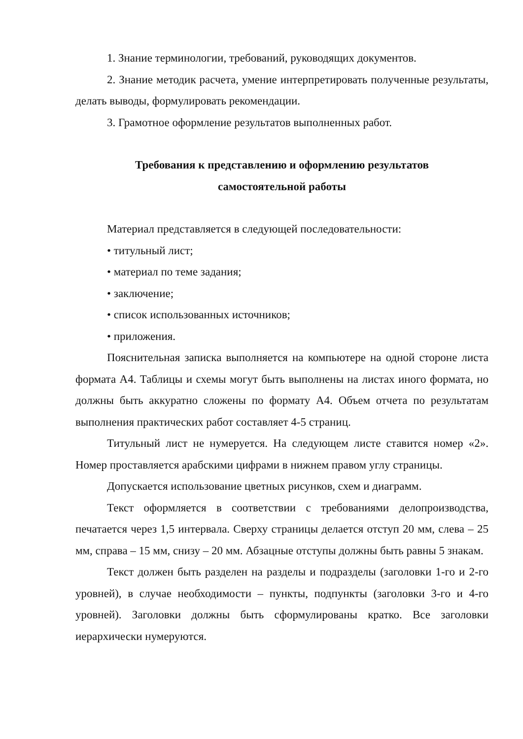1. Знание терминологии, требований, руководящих документов.
2. Знание методик расчета, умение интерпретировать полученные результаты, делать выводы, формулировать рекомендации.
3. Грамотное оформление результатов выполненных работ.
Требования к представлению и оформлению результатов
самостоятельной работы
Материал представляется в следующей последовательности:
• титульный лист;
• материал по теме задания;
• заключение;
• список использованных источников;
• приложения.
Пояснительная записка выполняется на компьютере на одной стороне листа формата А4. Таблицы и схемы могут быть выполнены на листах иного формата, но должны быть аккуратно сложены по формату А4. Объем отчета по результатам выполнения практических работ составляет 4-5 страниц.
Титульный лист не нумеруется. На следующем листе ставится номер «2». Номер проставляется арабскими цифрами в нижнем правом углу страницы.
Допускается использование цветных рисунков, схем и диаграмм.
Текст оформляется в соответствии с требованиями делопроизводства, печатается через 1,5 интервала. Сверху страницы делается отступ 20 мм, слева – 25 мм, справа – 15 мм, снизу – 20 мм. Абзацные отступы должны быть равны 5 знакам.
Текст должен быть разделен на разделы и подразделы (заголовки 1-го и 2-го уровней), в случае необходимости – пункты, подпункты (заголовки 3-го и 4-го уровней). Заголовки должны быть сформулированы кратко. Все заголовки иерархически нумеруются.